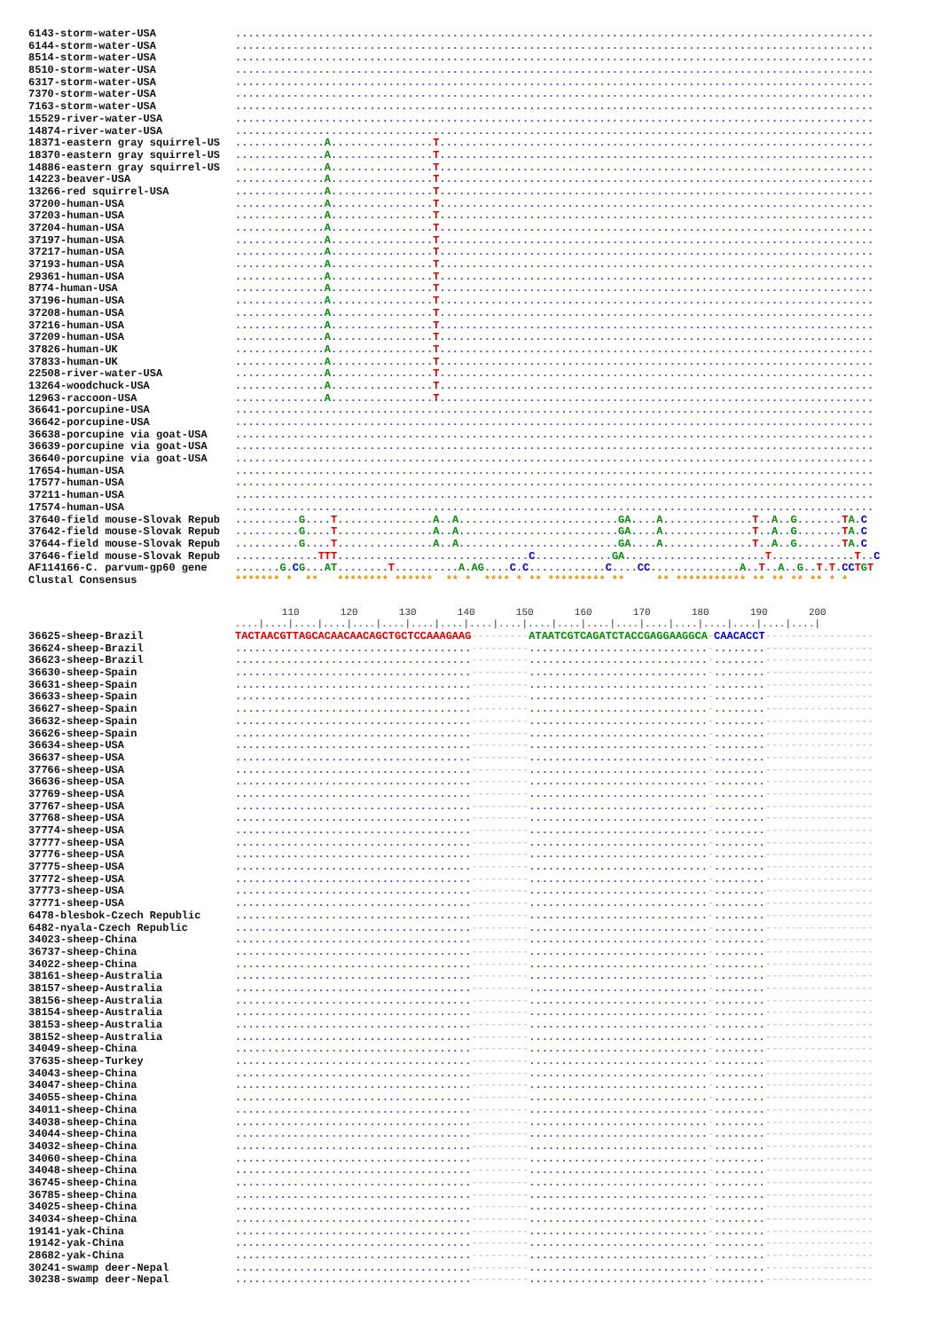6143-storm-water-USA....................................................................................................
6144-storm-water-USA....................................................................................................
8514-storm-water-USA....................................................................................................
8510-storm-water-USA....................................................................................................
6317-storm-water-USA....................................................................................................
7370-storm-water-USA....................................................................................................
7163-storm-water-USA....................................................................................................
15529-river-water-USA....................................................................................................
14874-river-water-USA....................................................................................................
18371-eastern gray squirrel-US..............A................T....................................................................
18370-eastern gray squirrel-US..............A................T....................................................................
14886-eastern gray squirrel-US..............A................T....................................................................
14223-beaver-USA..............A................T....................................................................
13266-red squirrel-USA..............A................T....................................................................
37200-human-USA..............A................T....................................................................
37203-human-USA..............A................T....................................................................
37204-human-USA..............A................T....................................................................
37197-human-USA..............A................T....................................................................
37217-human-USA..............A................T....................................................................
37193-human-USA..............A................T....................................................................
29361-human-USA..............A................T....................................................................
8774-human-USA..............A................T....................................................................
37196-human-USA..............A................T....................................................................
37208-human-USA..............A................T....................................................................
37216-human-USA..............A................T....................................................................
37209-human-USA..............A................T....................................................................
37826-human-UK..............A................T....................................................................
37833-human-UK..............A................T....................................................................
22508-river-water-USA..............A................T....................................................................
13264-woodchuck-USA..............A................T....................................................................
12963-raccoon-USA..............A................T....................................................................
36641-porcupine-USA....................................................................................................
36642-porcupine-USA....................................................................................................
36638-porcupine via goat-USA....................................................................................................
36639-porcupine via goat-USA....................................................................................................
36640-porcupine via goat-USA....................................................................................................
17654-human-USA....................................................................................................
17577-human-USA....................................................................................................
37211-human-USA....................................................................................................
17574-human-USA....................................................................................................
37640-field mouse-Slovak Repub..........G....T...............A..A.........................GA....A..............T..A..G.......TA.C
37642-field mouse-Slovak Repub..........G....T...............A..A.........................GA....A..............T..A..G.......TA.C
37644-field mouse-Slovak Repub..........G....T...............A..A.........................GA....A..............T..A..G.......TA.C
37646-field mouse-Slovak Repub.............TTT..............................C............GA......................T.............T..C
AF114166-C. parvum-gp60 gene.......G.CG...AT........T..........A.AG....C.C............C....CC..............A..T..A..G..T.T.CC TGT
Clustal Consensus ******* * ** ******** ****** ** * **** * ** ********* ** ** *********** ** ** ** ** * *
110 120 130 140 150 160 170 180 190 200
....|....|....|....|....|....|....|....|....|....|....|....|....|....|....|....|....|....|....|....|
36625-sheep-Brazil TACTAACGTTAGCACAACAACAGCTGCTCCAAAGAAG---------ATAATCGTCAGATCTACCGAGGAAGGCA-CAACACCT-----------------
36624-sheep-Brazil.....................................---------............................-........-----------------
36623-sheep-Brazil.....................................---------............................-........-----------------
36630-sheep-Spain.....................................---------............................-........-----------------
36631-sheep-Spain.....................................---------............................-........-----------------
36633-sheep-Spain.....................................---------............................-........-----------------
36627-sheep-Spain.....................................---------............................-........-----------------
36632-sheep-Spain.....................................---------............................-........-----------------
36626-sheep-Spain.....................................---------............................-........-----------------
36634-sheep-USA.....................................---------............................-........-----------------
36637-sheep-USA.....................................---------............................-........-----------------
37766-sheep-USA.....................................---------............................-........-----------------
36636-sheep-USA.....................................---------............................-........-----------------
37769-sheep-USA.....................................---------............................-........-----------------
37767-sheep-USA.....................................---------............................-........-----------------
37768-sheep-USA.....................................---------............................-........-----------------
37774-sheep-USA.....................................---------............................-........-----------------
37777-sheep-USA.....................................---------............................-........-----------------
37776-sheep-USA.....................................---------............................-........-----------------
37775-sheep-USA.....................................---------............................-........-----------------
37772-sheep-USA.....................................---------............................-........-----------------
37773-sheep-USA.....................................---------............................-........-----------------
37771-sheep-USA.....................................---------............................-........-----------------
6478-blesbok-Czech Republic.....................................---------............................-........-----------------
6482-nyala-Czech Republic.....................................---------............................-........-----------------
34023-sheep-China.....................................---------............................-........-----------------
36737-sheep-China.....................................---------............................-........-----------------
34022-sheep-China.....................................---------............................-........-----------------
38161-sheep-Australia.....................................---------............................-........-----------------
38157-sheep-Australia.....................................---------............................-........-----------------
38156-sheep-Australia.....................................---------............................-........-----------------
38154-sheep-Australia.....................................---------............................-........-----------------
38153-sheep-Australia.....................................---------............................-........-----------------
38152-sheep-Australia.....................................---------............................-........-----------------
34049-sheep-China.....................................---------............................-........-----------------
37635-sheep-Turkey.....................................---------............................-........-----------------
34043-sheep-China.....................................---------............................-........-----------------
34047-sheep-China.....................................---------............................-........-----------------
34055-sheep-China.....................................---------............................-........-----------------
34011-sheep-China.....................................---------............................-........-----------------
34038-sheep-China.....................................---------............................-........-----------------
34044-sheep-China.....................................---------............................-........-----------------
34032-sheep-China.....................................---------............................-........-----------------
34060-sheep-China.....................................---------............................-........-----------------
34048-sheep-China.....................................---------............................-........-----------------
36745-sheep-China.....................................---------............................-........-----------------
36785-sheep-China.....................................---------............................-........-----------------
34025-sheep-China.....................................---------............................-........-----------------
34034-sheep-China.....................................---------............................-........-----------------
19141-yak-China.....................................---------............................-........-----------------
19142-yak-China.....................................---------............................-........-----------------
28682-yak-China.....................................---------............................-........-----------------
30241-swamp deer-Nepal.....................................---------............................-........-----------------
30238-swamp deer-Nepal.....................................---------............................-........-----------------